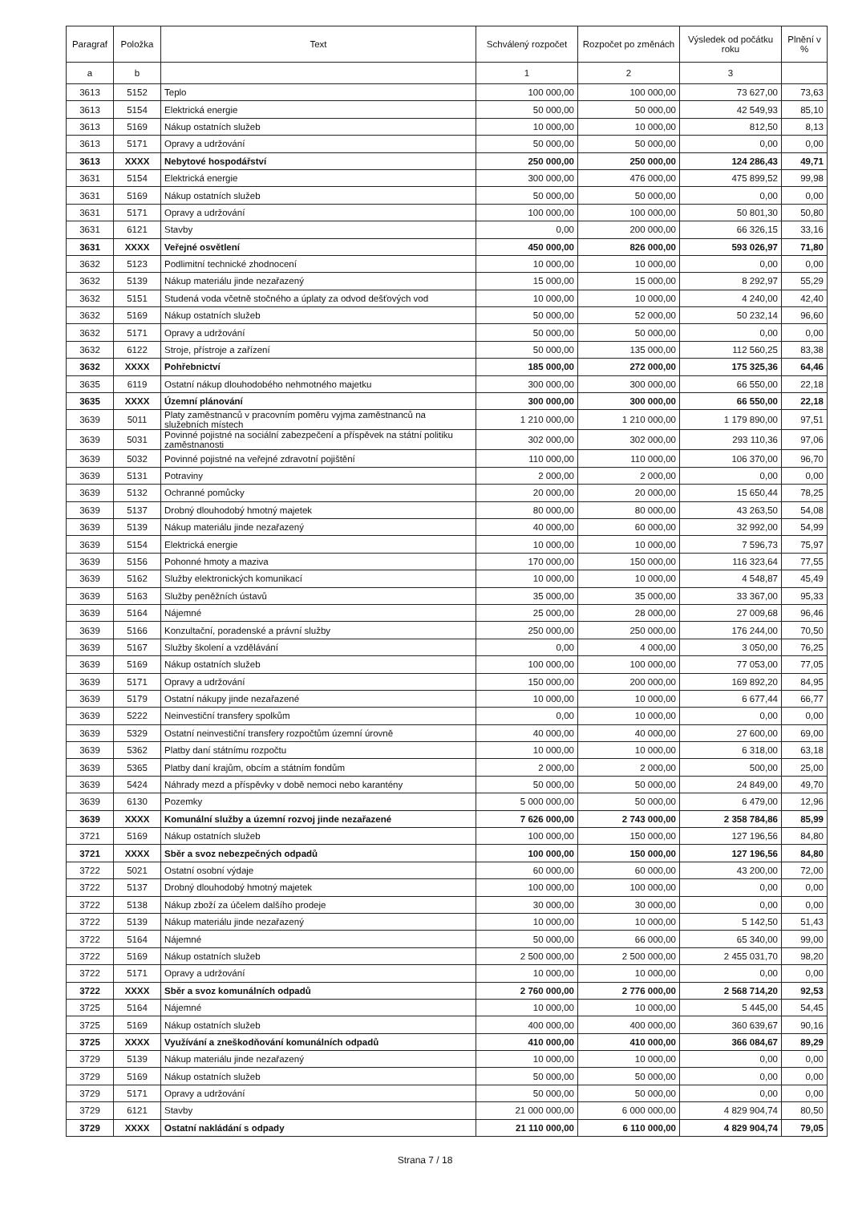| Paragraf | Položka | Text | Schválený rozpočet | Rozpočet po změnách | Výsledek od počátku roku | Plnění v % |
| --- | --- | --- | --- | --- | --- | --- |
| a | b | | 1 | 2 | 3 | |
| 3613 | 5152 | Teplo | 100 000,00 | 100 000,00 | 73 627,00 | 73,63 |
| 3613 | 5154 | Elektrická energie | 50 000,00 | 50 000,00 | 42 549,93 | 85,10 |
| 3613 | 5169 | Nákup ostatních služeb | 10 000,00 | 10 000,00 | 812,50 | 8,13 |
| 3613 | 5171 | Opravy a udržování | 50 000,00 | 50 000,00 | 0,00 | 0,00 |
| 3613 | XXXX | Nebytové hospodářství | 250 000,00 | 250 000,00 | 124 286,43 | 49,71 |
| 3631 | 5154 | Elektrická energie | 300 000,00 | 476 000,00 | 475 899,52 | 99,98 |
| 3631 | 5169 | Nákup ostatních služeb | 50 000,00 | 50 000,00 | 0,00 | 0,00 |
| 3631 | 5171 | Opravy a udržování | 100 000,00 | 100 000,00 | 50 801,30 | 50,80 |
| 3631 | 6121 | Stavby | 0,00 | 200 000,00 | 66 326,15 | 33,16 |
| 3631 | XXXX | Veřejné osvětlení | 450 000,00 | 826 000,00 | 593 026,97 | 71,80 |
| 3632 | 5123 | Podlimitní technické zhodnocení | 10 000,00 | 10 000,00 | 0,00 | 0,00 |
| 3632 | 5139 | Nákup materiálu jinde nezařazený | 15 000,00 | 15 000,00 | 8 292,97 | 55,29 |
| 3632 | 5151 | Studená voda včetně stočného a úplaty za odvod dešťových vod | 10 000,00 | 10 000,00 | 4 240,00 | 42,40 |
| 3632 | 5169 | Nákup ostatních služeb | 50 000,00 | 52 000,00 | 50 232,14 | 96,60 |
| 3632 | 5171 | Opravy a udržování | 50 000,00 | 50 000,00 | 0,00 | 0,00 |
| 3632 | 6122 | Stroje, přístroje a zařízení | 50 000,00 | 135 000,00 | 112 560,25 | 83,38 |
| 3632 | XXXX | Pohřebnictví | 185 000,00 | 272 000,00 | 175 325,36 | 64,46 |
| 3635 | 6119 | Ostatní nákup dlouhodobého nehmotného majetku | 300 000,00 | 300 000,00 | 66 550,00 | 22,18 |
| 3635 | XXXX | Územní plánování | 300 000,00 | 300 000,00 | 66 550,00 | 22,18 |
| 3639 | 5011 | Platy zaměstnanců v pracovním poměru vyjma zaměstnanců na služebních místech | 1 210 000,00 | 1 210 000,00 | 1 179 890,00 | 97,51 |
| 3639 | 5031 | Povinné pojistné na sociální zabezpečení a příspěvek na státní politiku zaměstnanosti | 302 000,00 | 302 000,00 | 293 110,36 | 97,06 |
| 3639 | 5032 | Povinné pojistné na veřejné zdravotní pojištění | 110 000,00 | 110 000,00 | 106 370,00 | 96,70 |
| 3639 | 5131 | Potraviny | 2 000,00 | 2 000,00 | 0,00 | 0,00 |
| 3639 | 5132 | Ochranné pomůcky | 20 000,00 | 20 000,00 | 15 650,44 | 78,25 |
| 3639 | 5137 | Drobný dlouhodobý hmotný majetek | 80 000,00 | 80 000,00 | 43 263,50 | 54,08 |
| 3639 | 5139 | Nákup materiálu jinde nezařazený | 40 000,00 | 60 000,00 | 32 992,00 | 54,99 |
| 3639 | 5154 | Elektrická energie | 10 000,00 | 10 000,00 | 7 596,73 | 75,97 |
| 3639 | 5156 | Pohonné hmoty a maziva | 170 000,00 | 150 000,00 | 116 323,64 | 77,55 |
| 3639 | 5162 | Služby elektronických komunikací | 10 000,00 | 10 000,00 | 4 548,87 | 45,49 |
| 3639 | 5163 | Služby peněžních ústavů | 35 000,00 | 35 000,00 | 33 367,00 | 95,33 |
| 3639 | 5164 | Nájemné | 25 000,00 | 28 000,00 | 27 009,68 | 96,46 |
| 3639 | 5166 | Konzultační, poradenské a právní služby | 250 000,00 | 250 000,00 | 176 244,00 | 70,50 |
| 3639 | 5167 | Služby školení a vzdělávání | 0,00 | 4 000,00 | 3 050,00 | 76,25 |
| 3639 | 5169 | Nákup ostatních služeb | 100 000,00 | 100 000,00 | 77 053,00 | 77,05 |
| 3639 | 5171 | Opravy a udržování | 150 000,00 | 200 000,00 | 169 892,20 | 84,95 |
| 3639 | 5179 | Ostatní nákupy jinde nezařazené | 10 000,00 | 10 000,00 | 6 677,44 | 66,77 |
| 3639 | 5222 | Neinvestiční transfery spolkům | 0,00 | 10 000,00 | 0,00 | 0,00 |
| 3639 | 5329 | Ostatní neinvestiční transfery rozpočtům územní úrovně | 40 000,00 | 40 000,00 | 27 600,00 | 69,00 |
| 3639 | 5362 | Platby daní státnímu rozpočtu | 10 000,00 | 10 000,00 | 6 318,00 | 63,18 |
| 3639 | 5365 | Platby daní krajům, obcím a státním fondům | 2 000,00 | 2 000,00 | 500,00 | 25,00 |
| 3639 | 5424 | Náhrady mezd a příspěvky v době nemoci nebo karantény | 50 000,00 | 50 000,00 | 24 849,00 | 49,70 |
| 3639 | 6130 | Pozemky | 5 000 000,00 | 50 000,00 | 6 479,00 | 12,96 |
| 3639 | XXXX | Komunální služby a územní rozvoj jinde nezařazené | 7 626 000,00 | 2 743 000,00 | 2 358 784,86 | 85,99 |
| 3721 | 5169 | Nákup ostatních služeb | 100 000,00 | 150 000,00 | 127 196,56 | 84,80 |
| 3721 | XXXX | Sběr a svoz nebezpečných odpadů | 100 000,00 | 150 000,00 | 127 196,56 | 84,80 |
| 3722 | 5021 | Ostatní osobní výdaje | 60 000,00 | 60 000,00 | 43 200,00 | 72,00 |
| 3722 | 5137 | Drobný dlouhodobý hmotný majetek | 100 000,00 | 100 000,00 | 0,00 | 0,00 |
| 3722 | 5138 | Nákup zboží za účelem dalšího prodeje | 30 000,00 | 30 000,00 | 0,00 | 0,00 |
| 3722 | 5139 | Nákup materiálu jinde nezařazený | 10 000,00 | 10 000,00 | 5 142,50 | 51,43 |
| 3722 | 5164 | Nájemné | 50 000,00 | 66 000,00 | 65 340,00 | 99,00 |
| 3722 | 5169 | Nákup ostatních služeb | 2 500 000,00 | 2 500 000,00 | 2 455 031,70 | 98,20 |
| 3722 | 5171 | Opravy a udržování | 10 000,00 | 10 000,00 | 0,00 | 0,00 |
| 3722 | XXXX | Sběr a svoz komunálních odpadů | 2 760 000,00 | 2 776 000,00 | 2 568 714,20 | 92,53 |
| 3725 | 5164 | Nájemné | 10 000,00 | 10 000,00 | 5 445,00 | 54,45 |
| 3725 | 5169 | Nákup ostatních služeb | 400 000,00 | 400 000,00 | 360 639,67 | 90,16 |
| 3725 | XXXX | Využívání a zneškodňování komunálních odpadů | 410 000,00 | 410 000,00 | 366 084,67 | 89,29 |
| 3729 | 5139 | Nákup materiálu jinde nezařazený | 10 000,00 | 10 000,00 | 0,00 | 0,00 |
| 3729 | 5169 | Nákup ostatních služeb | 50 000,00 | 50 000,00 | 0,00 | 0,00 |
| 3729 | 5171 | Opravy a udržování | 50 000,00 | 50 000,00 | 0,00 | 0,00 |
| 3729 | 6121 | Stavby | 21 000 000,00 | 6 000 000,00 | 4 829 904,74 | 80,50 |
| 3729 | XXXX | Ostatní nakládání s odpady | 21 110 000,00 | 6 110 000,00 | 4 829 904,74 | 79,05 |
Strana 7 / 18